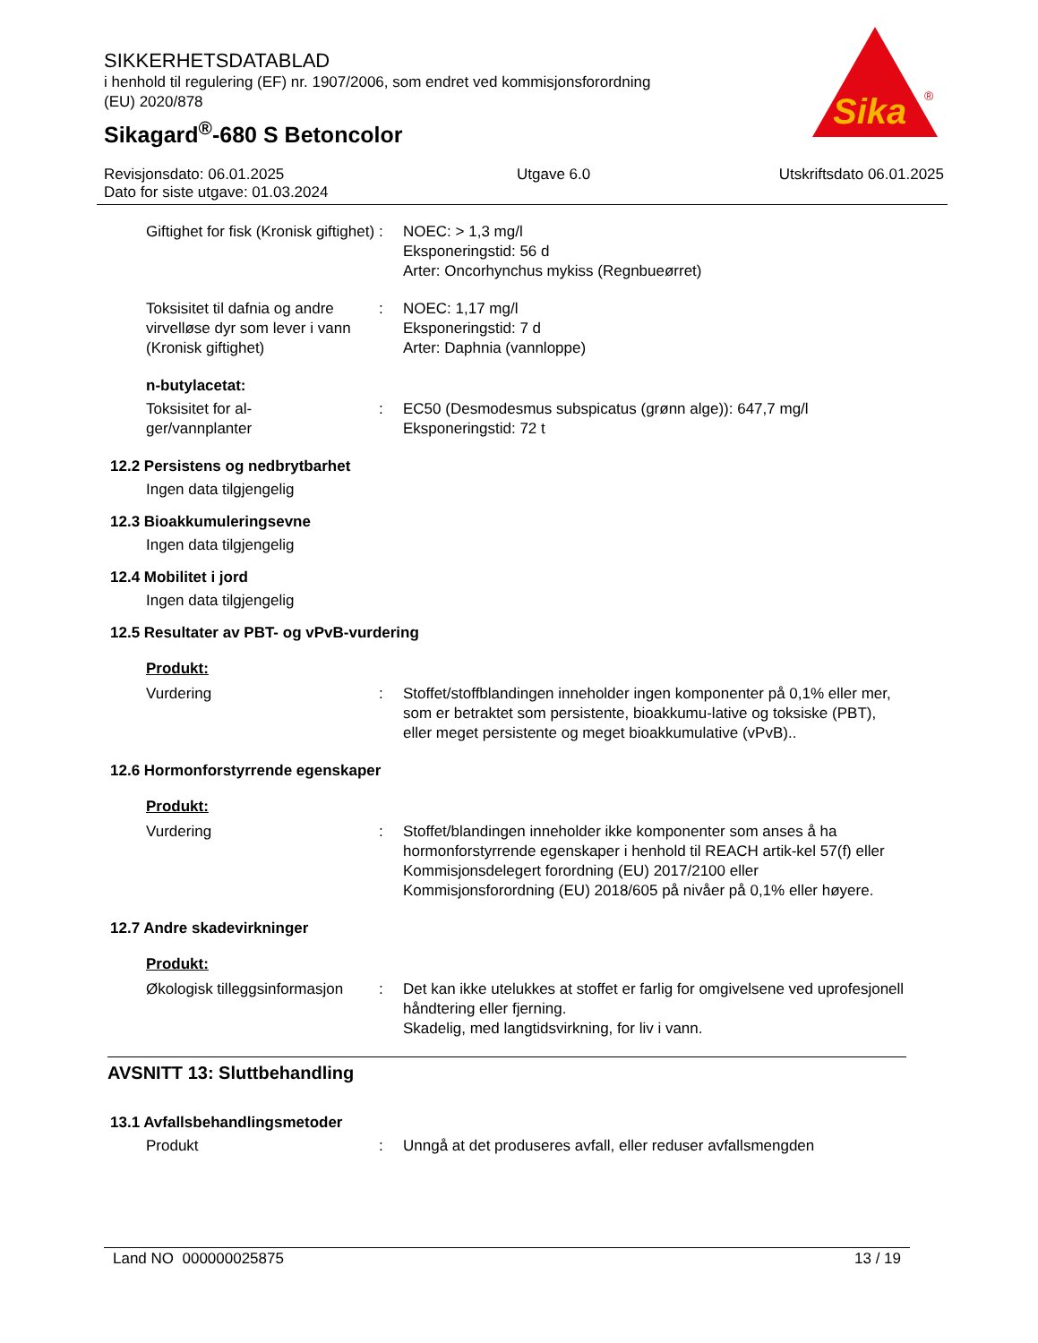SIKKERHETSDATABLAD
i henhold til regulering (EF) nr. 1907/2006, som endret ved kommisjonsforordning
(EU) 2020/878
Sikagard<sup>®</sup>-680 S Betoncolor
Sika
®
Revisjonsdato: 06.01.2025
Dato for siste utgave: 01.03.2024
Utgave 6.0 Utskriftsdato 06.01.2025
Giftighet for fisk (Kronisk giftighet)
: NOEC: > 1,3 mg/l
Eksponeringstid: 56 d
Arter: Oncorhynchus mykiss (Regnbueørret)
Toksisitet til dafnia og andre virvelløse dyr som lever i vann (Kronisk giftighet)
: NOEC: 1,17 mg/l
Eksponeringstid: 7 d
Arter: Daphnia (vannloppe)
n-butylacetat:
Toksisitet for al-
ger/vannplanter
: EC50 (Desmodesmus subspicatus (grønn alge)): 647,7 mg/l
Eksponeringstid: 72 t
12.2 Persistens og nedbrytbarhet
Ingen data tilgjengelig
12.3 Bioakkumuleringsevne
Ingen data tilgjengelig
12.4 Mobilitet i jord
Ingen data tilgjengelig
12.5 Resultater av PBT- og vPvB-vurdering
Produkt:
Vurdering : Stoffet/stoffblandingen inneholder ingen komponenter på 0,1% eller mer, som er betraktet som persistente, bioakkumu-lative og toksiske (PBT), eller meget persistente og meget bioakkumulative (vPvB)..
12.6 Hormonforstyrrende egenskaper
Produkt:
Vurdering : Stoffet/blandingen inneholder ikke komponenter som anses å ha hormonforstyrrende egenskaper i henhold til REACH artik-kel 57(f) eller Kommisjonsdelegert forordning (EU) 2017/2100 eller Kommisjonsforordning (EU) 2018/605 på nivåer på 0,1% eller høyere.
12.7 Andre skadevirkninger
Produkt:
Økologisk tilleggsinformasjon
: Det kan ikke utelukkes at stoffet er farlig for omgivelsene ved uprofesjonell håndtering eller fjerning.
Skadelig, med langtidsvirkning, for liv i vann.
AVSNITT 13: Sluttbehandling
13.1 Avfallsbehandlingsmetoder
Produkt : Unngå at det produseres avfall, eller reduser avfallsmengden
Land NO 000000025875 13 / 19